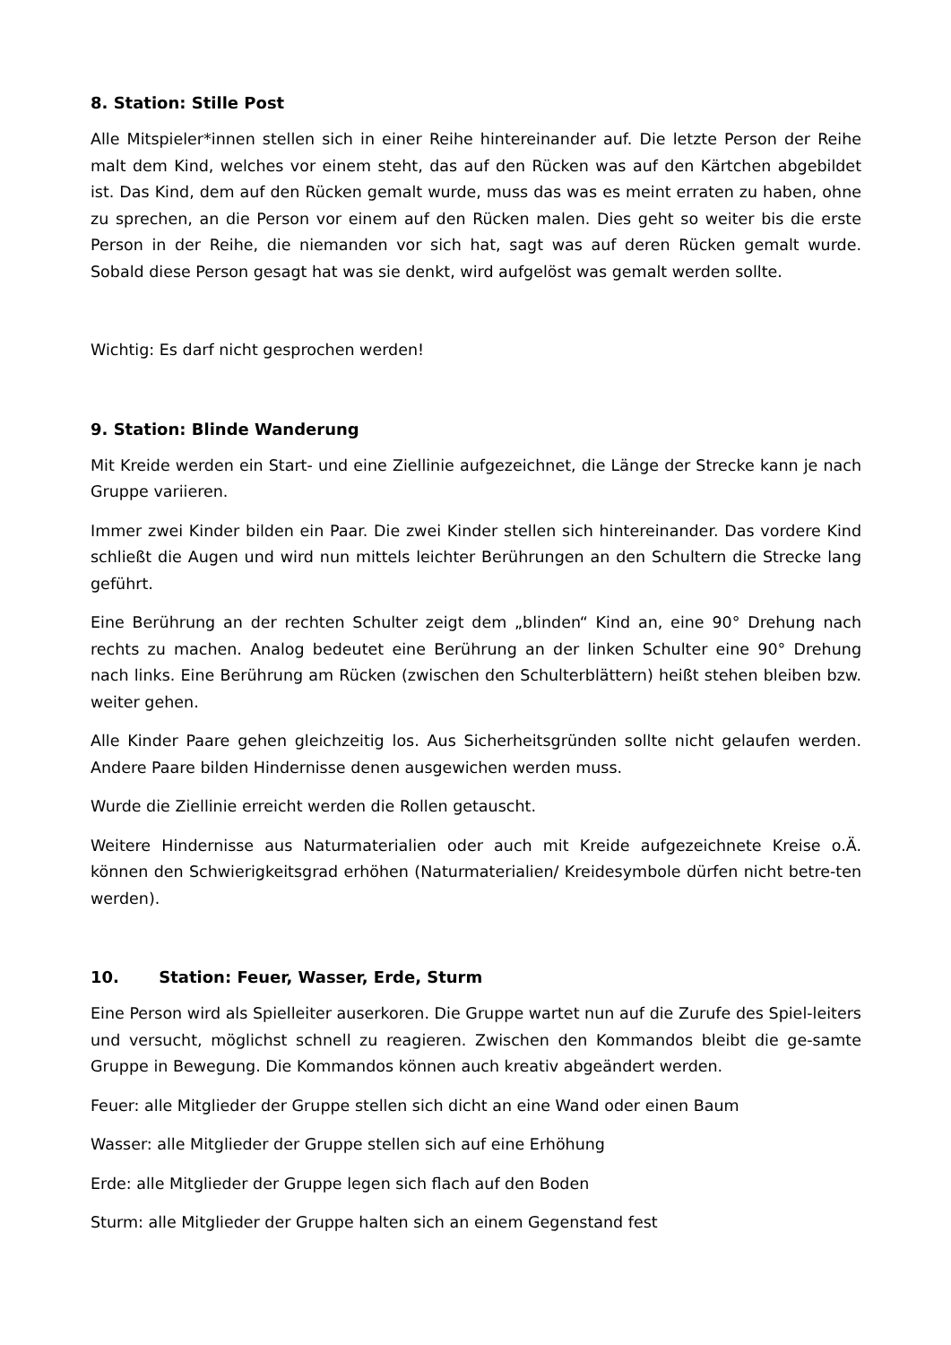8. Station: Stille Post
Alle Mitspieler*innen stellen sich in einer Reihe hintereinander auf. Die letzte Person der Reihe malt dem Kind, welches vor einem steht, das auf den Rücken was auf den Kärtchen abgebildet ist. Das Kind, dem auf den Rücken gemalt wurde, muss das was es meint erraten zu haben, ohne zu sprechen, an die Person vor einem auf den Rücken malen. Dies geht so weiter bis die erste Person in der Reihe, die niemanden vor sich hat, sagt was auf deren Rücken gemalt wurde. Sobald diese Person gesagt hat was sie denkt, wird aufgelöst was gemalt werden sollte.
Wichtig: Es darf nicht gesprochen werden!
9. Station: Blinde Wanderung
Mit Kreide werden ein Start- und eine Ziellinie aufgezeichnet, die Länge der Strecke kann je nach Gruppe variieren.
Immer zwei Kinder bilden ein Paar. Die zwei Kinder stellen sich hintereinander. Das vordere Kind schließt die Augen und wird nun mittels leichter Berührungen an den Schultern die Strecke lang geführt.
Eine Berührung an der rechten Schulter zeigt dem „blinden“ Kind an, eine 90° Drehung nach rechts zu machen. Analog bedeutet eine Berührung an der linken Schulter eine 90° Drehung nach links. Eine Berührung am Rücken (zwischen den Schulterblättern) heißt stehen bleiben bzw. weiter gehen.
Alle Kinder Paare gehen gleichzeitig los. Aus Sicherheitsgründen sollte nicht gelaufen werden. Andere Paare bilden Hindernisse denen ausgewichen werden muss.
Wurde die Ziellinie erreicht werden die Rollen getauscht.
Weitere Hindernisse aus Naturmaterialien oder auch mit Kreide aufgezeichnete Kreise o.Ä. können den Schwierigkeitsgrad erhöhen (Naturmaterialien/ Kreidesymbole dürfen nicht betre-ten werden).
10. Station: Feuer, Wasser, Erde, Sturm
Eine Person wird als Spielleiter auserkoren. Die Gruppe wartet nun auf die Zurufe des Spiel-leiters und versucht, möglichst schnell zu reagieren. Zwischen den Kommandos bleibt die ge-samte Gruppe in Bewegung. Die Kommandos können auch kreativ abgeändert werden.
Feuer: alle Mitglieder der Gruppe stellen sich dicht an eine Wand oder einen Baum
Wasser: alle Mitglieder der Gruppe stellen sich auf eine Erhöhung
Erde: alle Mitglieder der Gruppe legen sich flach auf den Boden
Sturm: alle Mitglieder der Gruppe halten sich an einem Gegenstand fest